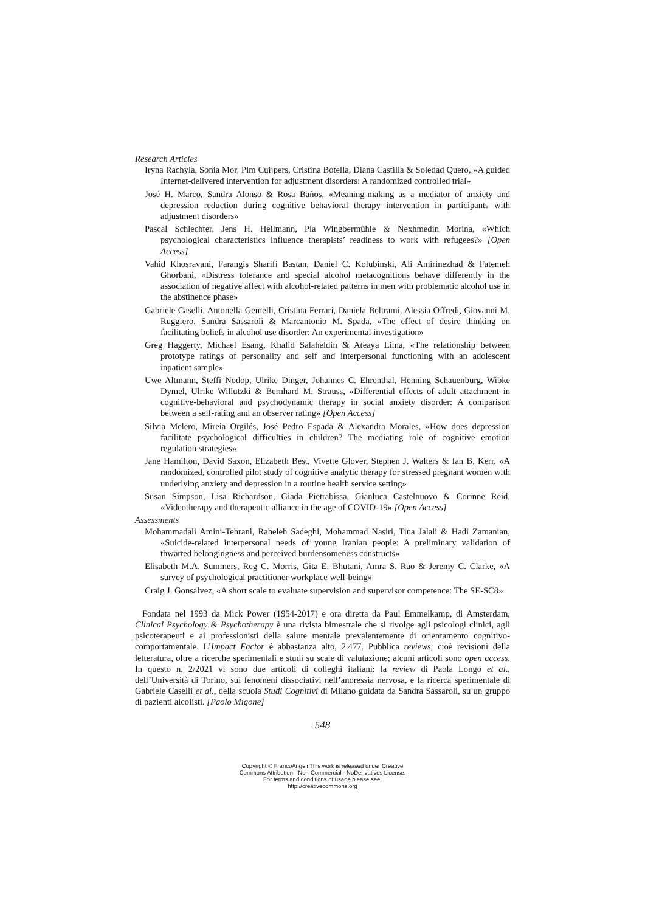Research Articles
Iryna Rachyla, Sonia Mor, Pim Cuijpers, Cristina Botella, Diana Castilla & Soledad Quero, «A guided Internet-delivered intervention for adjustment disorders: A randomized controlled trial»
José H. Marco, Sandra Alonso & Rosa Baños, «Meaning-making as a mediator of anxiety and depression reduction during cognitive behavioral therapy intervention in participants with adjustment disorders»
Pascal Schlechter, Jens H. Hellmann, Pia Wingbermühle & Nexhmedin Morina, «Which psychological characteristics influence therapists’ readiness to work with refugees?» [Open Access]
Vahid Khosravani, Farangis Sharifi Bastan, Daniel C. Kolubinski, Ali Amirinezhad & Fatemeh Ghorbani, «Distress tolerance and special alcohol metacognitions behave differently in the association of negative affect with alcohol-related patterns in men with problematic alcohol use in the abstinence phase»
Gabriele Caselli, Antonella Gemelli, Cristina Ferrari, Daniela Beltrami, Alessia Offredi, Giovanni M. Ruggiero, Sandra Sassaroli & Marcantonio M. Spada, «The effect of desire thinking on facilitating beliefs in alcohol use disorder: An experimental investigation»
Greg Haggerty, Michael Esang, Khalid Salaheldin & Ateaya Lima, «The relationship between prototype ratings of personality and self and interpersonal functioning with an adolescent inpatient sample»
Uwe Altmann, Steffi Nodop, Ulrike Dinger, Johannes C. Ehrenthal, Henning Schauenburg, Wibke Dymel, Ulrike Willutzki & Bernhard M. Strauss, «Differential effects of adult attachment in cognitive-behavioral and psychodynamic therapy in social anxiety disorder: A comparison between a self-rating and an observer rating» [Open Access]
Silvia Melero, Mireia Orgilés, José Pedro Espada & Alexandra Morales, «How does depression facilitate psychological difficulties in children? The mediating role of cognitive emotion regulation strategies»
Jane Hamilton, David Saxon, Elizabeth Best, Vivette Glover, Stephen J. Walters & Ian B. Kerr, «A randomized, controlled pilot study of cognitive analytic therapy for stressed pregnant women with underlying anxiety and depression in a routine health service setting»
Susan Simpson, Lisa Richardson, Giada Pietrabissa, Gianluca Castelnuovo & Corinne Reid, «Videotherapy and therapeutic alliance in the age of COVID-19» [Open Access]
Assessments
Mohammadali Amini-Tehrani, Raheleh Sadeghi, Mohammad Nasiri, Tina Jalali & Hadi Zamanian, «Suicide-related interpersonal needs of young Iranian people: A preliminary validation of thwarted belongingness and perceived burdensomeness constructs»
Elisabeth M.A. Summers, Reg C. Morris, Gita E. Bhutani, Amra S. Rao & Jeremy C. Clarke, «A survey of psychological practitioner workplace well-being»
Craig J. Gonsalvez, «A short scale to evaluate supervision and supervisor competence: The SE-SC8»
Fondata nel 1993 da Mick Power (1954-2017) e ora diretta da Paul Emmelkamp, di Amsterdam, Clinical Psychology & Psychotherapy è una rivista bimestrale che si rivolge agli psicologi clinici, agli psicoterapeuti e ai professionisti della salute mentale prevalentemente di orientamento cognitivo-comportamentale. L’Impact Factor è abbastanza alto, 2.477. Pubblica reviews, cioè revisioni della letteratura, oltre a ricerche sperimentali e studi su scale di valutazione; alcuni articoli sono open access. In questo n. 2/2021 vi sono due articoli di colleghi italiani: la review di Paola Longo et al., dell’Università di Torino, sui fenomeni dissociativi nell’anoressia nervosa, e la ricerca sperimentale di Gabriele Caselli et al., della scuola Studi Cognitivi di Milano guidata da Sandra Sassaroli, su un gruppo di pazienti alcolisti. [Paolo Migone]
548
Copyright © FrancoAngeli This work is released under Creative
Commons Attribution - Non-Commercial - NoDerivatives License.
For terms and conditions of usage please see:
http://creativecommons.org